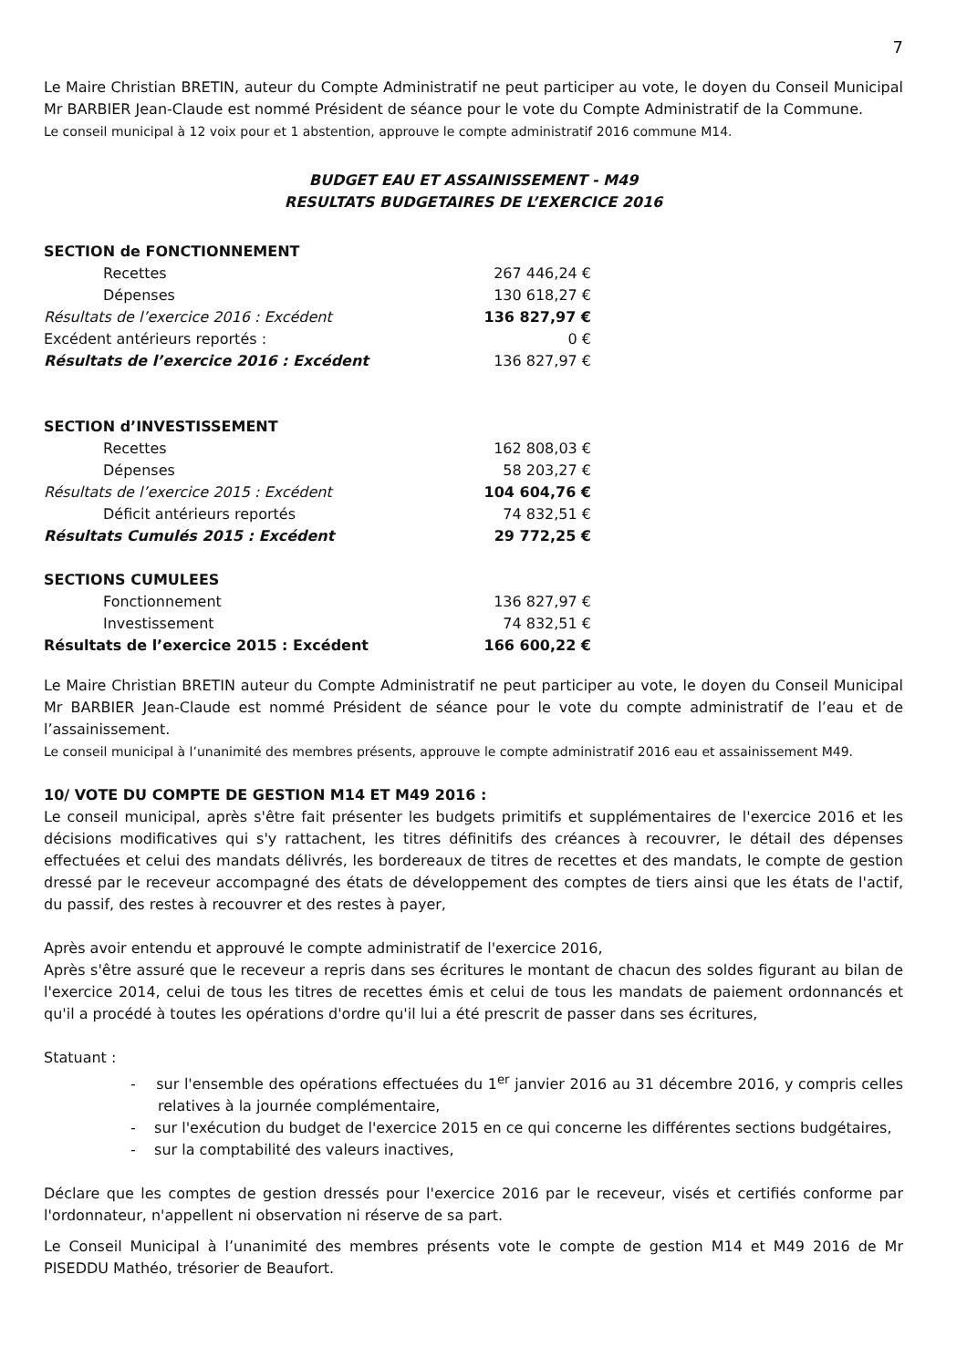7
Le Maire Christian BRETIN, auteur du Compte Administratif ne peut participer au vote, le doyen du Conseil Municipal Mr BARBIER Jean-Claude est nommé Président de séance pour le vote du Compte Administratif de la Commune.
Le conseil municipal à 12 voix pour et 1 abstention, approuve le compte administratif 2016 commune M14.
BUDGET EAU ET ASSAINISSEMENT - M49
RESULTATS BUDGETAIRES DE L’EXERCICE 2016
| SECTION de FONCTIONNEMENT | |
| Recettes | 267 446,24 € |
| Dépenses | 130 618,27 € |
| Résultats de l’exercice 2016 : Excédent | 136 827,97 € |
| Excédent antérieurs reportés : | 0 € |
| Résultats de l’exercice 2016 : Excédent | 136 827,97 € |
| SECTION d’INVESTISSEMENT | |
| Recettes | 162 808,03 € |
| Dépenses | 58 203,27 € |
| Résultats de l’exercice 2015 : Excédent | 104 604,76 € |
| Déficit antérieurs reportés | 74 832,51 € |
| Résultats Cumulés 2015 : Excédent | 29 772,25 € |
| SECTIONS CUMULEES | |
| Fonctionnement | 136 827,97 € |
| Investissement | 74 832,51 € |
| Résultats de l’exercice 2015 : Excédent | 166 600,22 € |
Le Maire Christian BRETIN auteur du Compte Administratif ne peut participer au vote, le doyen du Conseil Municipal Mr BARBIER Jean-Claude est nommé Président de séance pour le vote du compte administratif de l’eau et de l’assainissement.
Le conseil municipal à l’unanimité des membres présents, approuve le compte administratif 2016 eau et assainissement M49.
10/ VOTE DU COMPTE DE GESTION M14 ET M49 2016 :
Le conseil municipal, après s'être fait présenter les budgets primitifs et supplémentaires de l'exercice 2016 et les décisions modificatives qui s'y rattachent, les titres définitifs des créances à recouvrer, le détail des dépenses effectuées et celui des mandats délivrés, les bordereaux de titres de recettes et des mandats, le compte de gestion dressé par le receveur accompagné des états de développement des comptes de tiers ainsi que les états de l'actif, du passif, des restes à recouvrer et des restes à payer,
Après avoir entendu et approuvé le compte administratif de l'exercice 2016,
Après s'être assuré que le receveur a repris dans ses écritures le montant de chacun des soldes figurant au bilan de l'exercice 2014, celui de tous les titres de recettes émis et celui de tous les mandats de paiement ordonnancés et qu'il a procédé à toutes les opérations d'ordre qu'il lui a été prescrit de passer dans ses écritures,
Statuant :
- sur l'ensemble des opérations effectuées du 1<sup>er</sup> janvier 2016 au 31 décembre 2016, y compris celles relatives à la journée complémentaire,
- sur l'exécution du budget de l'exercice 2015 en ce qui concerne les différentes sections budgétaires,
- sur la comptabilité des valeurs inactives,
Déclare que les comptes de gestion dressés pour l'exercice 2016 par le receveur, visés et certifiés conforme par l'ordonnateur, n'appellent ni observation ni réserve de sa part.
Le Conseil Municipal à l’unanimité des membres présents vote le compte de gestion M14 et M49 2016 de Mr PISEDDU Mathéo, trésorier de Beaufort.